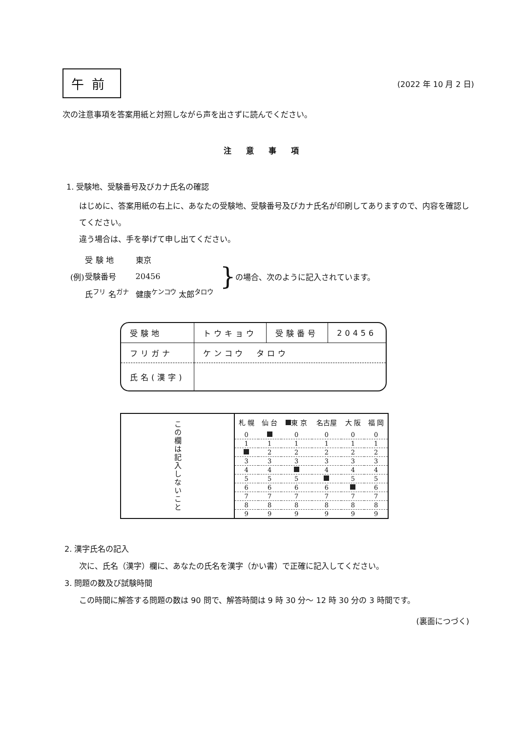午前
(2022 年 10 月 2 日)
次の注意事項を答案用紙と対照しながら声を出さずに読んでください。
注意事項
1. 受験地、受験番号及びカナ氏名の確認
はじめに、答案用紙の右上に、あなたの受験地、受験番号及びカナ氏名が印刷してありますので、内容を確認してください。
違う場合は、手を挙げて申し出てください。
(例)
| 受 験 地 | 東京 |
| 受験番号 | 20456 |
| 氏<sup>フリ</sup> 名<sup>ガナ</sup> | 健康<sup>ケンコウ</sup> 太郎<sup>タロウ</sup> |
} の場合、次のように記入されています。
| 受験地 | トウキョウ | 受験番号 | 20456 |
| フリガナ | ケンコウ タロウ | | |
| 氏名(漢字) | | | |
| この欄は記入しないこと | 札 幌 | 仙 台 | 東 京 | 名古屋 | 大 阪 | 福 岡 |
| | 0 | | 0 | 0 | 0 | 0 |
| | 1 | 1 | 1 | 1 | 1 | 1 |
| | | 2 | 2 | 2 | 2 | 2 |
| | 3 | 3 | 3 | 3 | 3 | 3 |
| | 4 | 4 | | 4 | 4 | 4 |
| | 5 | 5 | 5 | | 5 | 5 |
| | 6 | 6 | 6 | 6 | | 6 |
| | 7 | 7 | 7 | 7 | 7 | 7 |
| | 8 | 8 | 8 | 8 | 8 | 8 |
| | 9 | 9 | 9 | 9 | 9 | 9 |
2. 漢字氏名の記入
次に、氏名（漢字）欄に、あなたの氏名を漢字（かい書）で正確に記入してください。
3. 問題の数及び試験時間
この時間に解答する問題の数は 90 問で、解答時間は 9 時 30 分～ 12 時 30 分の 3 時間です。
(裏面につづく)